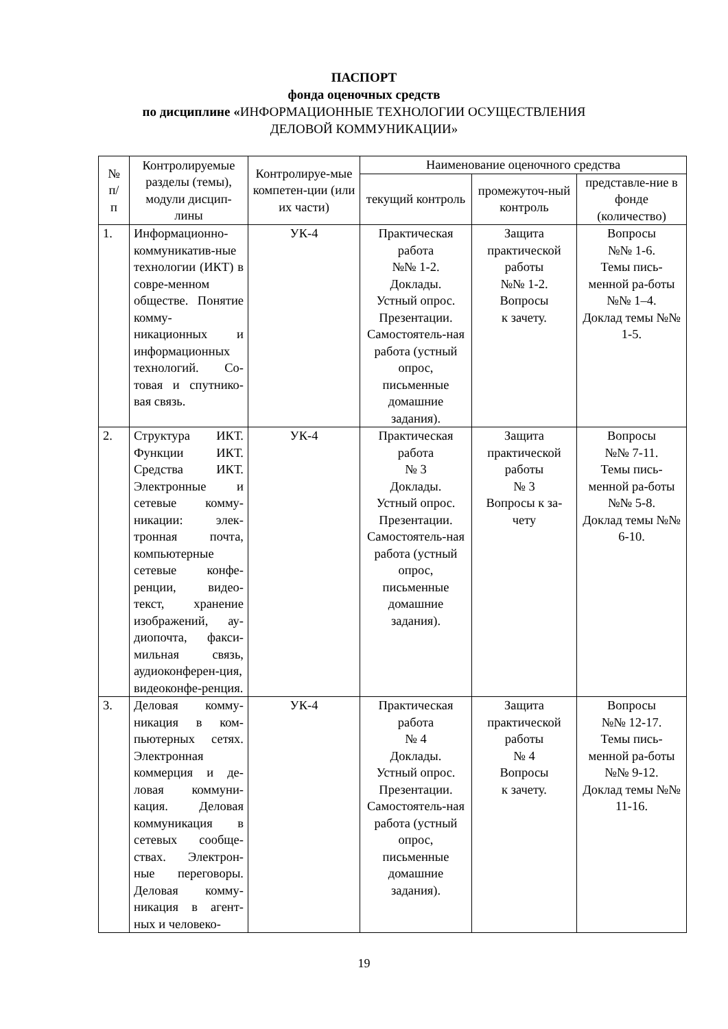ПАСПОРТ
фонда оценочных средств
по дисциплине «ИНФОРМАЦИОННЫЕ ТЕХНОЛОГИИ ОСУЩЕСТВЛЕНИЯ
ДЕЛОВОЙ КОММУНИКАЦИИ»
| № п/ п | Контролируемые разделы (темы), модули дисцип-лины | Контролируе-мые компетен-ции (или их части) | Наименование оценочного средства | | |
| --- | --- | --- | --- | --- | --- |
| | | | текущий контроль | промежуточ-ный контроль | представле-ние в фонде (количество) |
| 1. | Информационно-коммуникатив-ные технологии (ИКТ) в совре-менном обществе. Понятие комму-никационных и информационных технологий. Со-товая и спутнико-вая связь. | УК-4 | Практическая работа №№ 1-2. Доклады. Устный опрос. Презентации. Самостоятель-ная работа (устный опрос, письменные домашние задания). | Защита практической работы №№ 1-2. Вопросы к зачету. | Вопросы №№ 1-6. Темы пись-менной ра-боты №№ 1–4. Доклад темы №№ 1-5. |
| 2. | Структура ИКТ. Функции ИКТ. Средства ИКТ. Электронные и сетевые комму-никации: элек-тронная почта, компьютерные сетевые конфе-ренции, видео-текст, хранение изображений, ау-диопочта, факси-мильная связь, аудиоконферен-ция, видеоконфе-ренция. | УК-4 | Практическая работа № 3 Доклады. Устный опрос. Презентации. Самостоятель-ная работа (устный опрос, письменные домашние задания). | Защита практической работы № 3 Вопросы к за-чету | Вопросы №№ 7-11. Темы пись-менной ра-боты №№ 5-8. Доклад темы №№ 6-10. |
| 3. | Деловая комму-никация в ком-пьютерных сетях. Электронная коммерция и де-ловая коммуни-кация. Деловая коммуникация в сетевых сообще-ствах. Электрон-ные переговоры. Деловая комму-никация в агент-ных и человеко- | УК-4 | Практическая работа № 4 Доклады. Устный опрос. Презентации. Самостоятель-ная работа (устный опрос, письменные домашние задания). | Защита практической работы № 4 Вопросы к зачету. | Вопросы №№ 12-17. Темы пись-менной ра-боты №№ 9-12. Доклад темы №№ 11-16. |
19